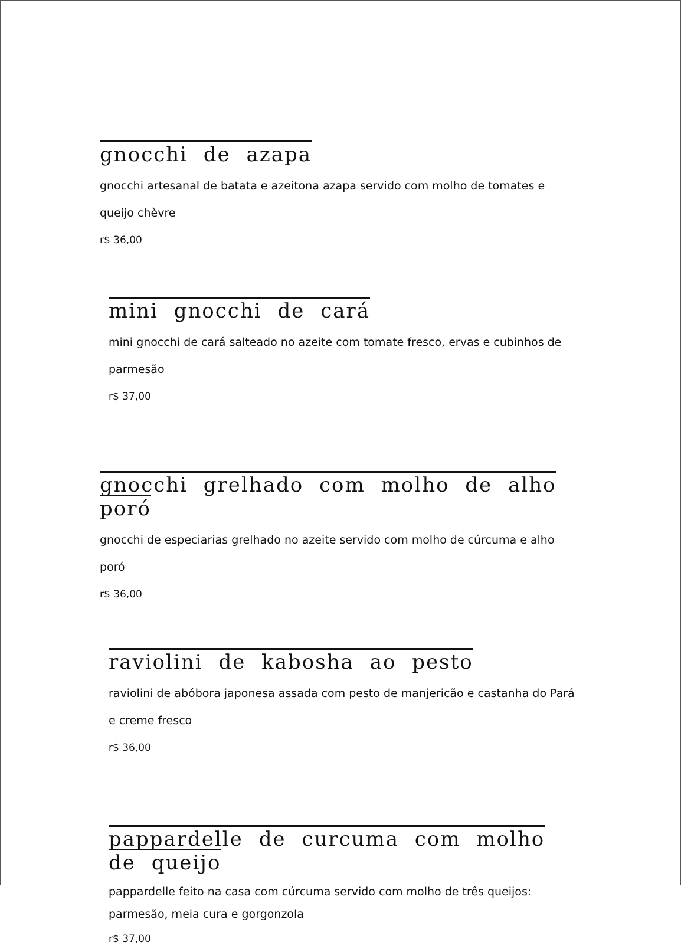gnocchi de azapa
gnocchi artesanal de batata e azeitona azapa servido com molho de tomates e queijo chèvre
r$ 36,00
mini gnocchi de cará
mini gnocchi de cará salteado no azeite com tomate fresco, ervas e cubinhos de parmesão
r$ 37,00
gnocchi grelhado com molho de alho poró
gnocchi de especiarias grelhado no azeite servido com molho de cúrcuma e alho poró
r$ 36,00
raviolini de kabosha ao pesto
raviolini de abóbora japonesa assada com pesto de manjericão e castanha do Pará e creme fresco
r$ 36,00
pappardelle de curcuma com molho de queijo
pappardelle feito na casa com cúrcuma servido com molho de três queijos: parmesão, meia cura e gorgonzola
r$ 37,00